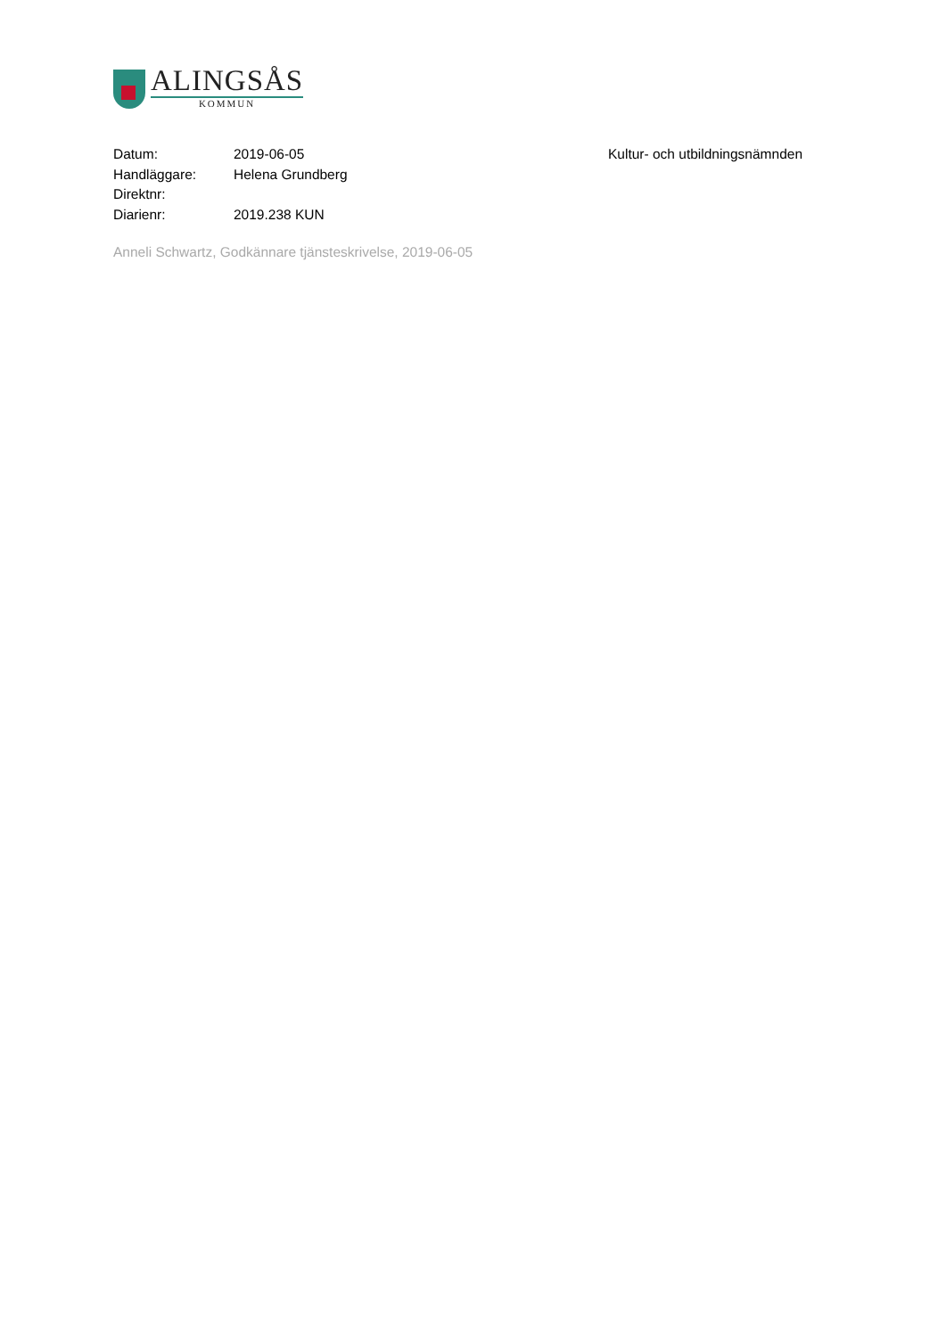ALINGSÅS
KOMMUN
Datum:
Handläggare:
Direktnr:
Diarienr:
2019-06-05
Helena Grundberg
2019.238 KUN
Kultur- och utbildningsnämnden
Anneli Schwartz, Godkännare tjänsteskrivelse, 2019-06-05